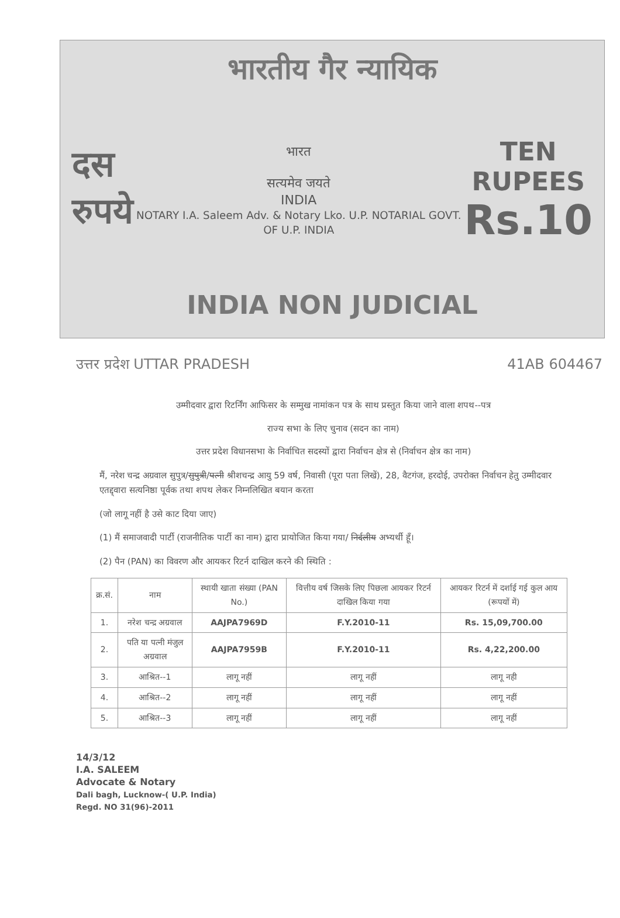भारतीय गैर न्यायिक
दस
रुपये
भारत
सत्यमेव जयते
INDIA
NOTARY I.A. Saleem Adv. & Notary Lko. U.P. NOTARIAL GOVT. OF U.P. INDIA
TEN
RUPEES
Rs.10
INDIA NON JUDICIAL
उत्तर प्रदेश UTTAR PRADESH 41AB 604467
उम्मीदवार द्वारा रिटर्निंग आफिसर के सम्मुख नामांकन पत्र के साथ प्रस्तुत किया जाने वाला शपथ--पत्र
राज्य सभा के लिए चुनाव (सदन का नाम)
उत्तर प्रदेश विधानसभा के निर्वाचित सदस्यों द्वारा निर्वाचन क्षेत्र से (निर्वाचन क्षेत्र का नाम)
मैं, नरेश चन्द्र अग्रवाल सुपुत्र/सुपुत्री/पत्नी श्रीशचन्द्र आयु 59 वर्ष, निवासी (पूरा पता लिखें), 28, वैटगंज, हरदोई, उपरोक्त निर्वाचन हेतु उम्मीदवार एतद्द्वारा सत्यनिष्ठा पूर्वक तथा शपथ लेकर निम्नलिखित बयान करता
(जो लागू नहीं है उसे काट दिया जाए)
(1) मैं समाजवादी पार्टी (राजनीतिक पार्टी का नाम) द्वारा प्रायोजित किया गया/ निर्दलीय अभ्यर्थी हूँ।
(2) पैन (PAN) का विवरण और आयकर रिटर्न दाखिल करने की स्थिति :
| क्र.सं. | नाम | स्थायी खाता संख्या (PAN No.) | वित्तीय वर्ष जिसके लिए पिछला आयकर रिटर्न दाखिल किया गया | आयकर रिटर्न में दर्शाई गई कुल आय (रूपयों में) |
| --- | --- | --- | --- | --- |
| 1. | नरेश चन्द्र अग्रवाल | AAJPA7969D | F.Y.2010-11 | Rs. 15,09,700.00 |
| 2. | पति या पत्नी मंजुल अग्रवाल | AAJPA7959B | F.Y.2010-11 | Rs. 4,22,200.00 |
| 3. | आश्रित--1 | लागू नहीं | लागू नहीं | लागू नही |
| 4. | आश्रित--2 | लागू नहीं | लागू नहीं | लागू नहीं |
| 5. | आश्रित--3 | लागू नहीं | लागू नहीं | लागू नहीं |
14/3/12
I.A. SALEEM
Advocate & Notary
Dali bagh, Lucknow-( U.P. India)
Regd. NO 31(96)-2011